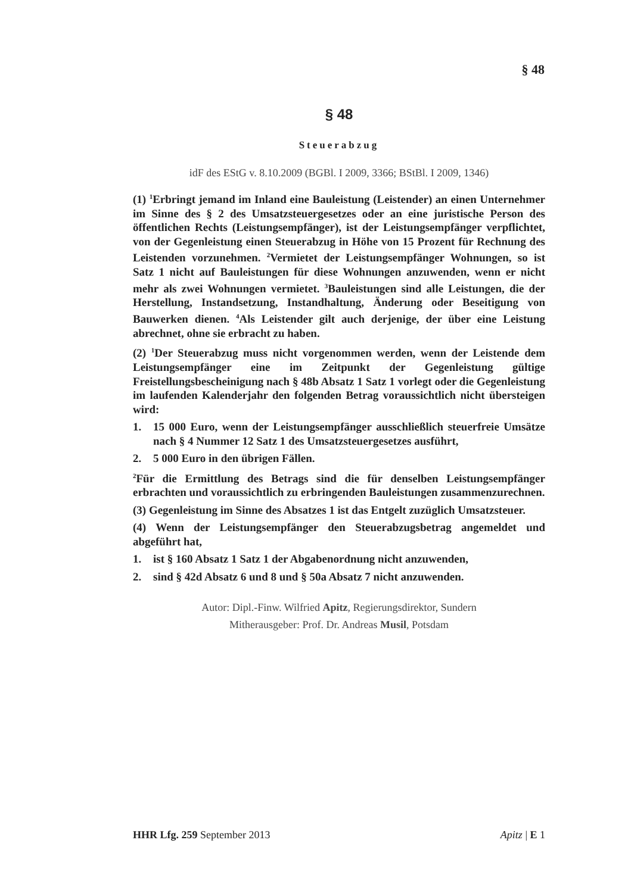§ 48
§ 48
Steuerabzug
idF des EStG v. 8.10.2009 (BGBl. I 2009, 3366; BStBl. I 2009, 1346)
(1) <sup>1</sup>Erbringt jemand im Inland eine Bauleistung (Leistender) an einen Unternehmer im Sinne des § 2 des Umsatzsteuergesetzes oder an eine juristische Person des öffentlichen Rechts (Leistungsempfänger), ist der Leistungsempfänger verpflichtet, von der Gegenleistung einen Steuerabzug in Höhe von 15 Prozent für Rechnung des Leistenden vorzunehmen. <sup>2</sup>Vermietet der Leistungsempfänger Wohnungen, so ist Satz 1 nicht auf Bauleistungen für diese Wohnungen anzuwenden, wenn er nicht mehr als zwei Wohnungen vermietet. <sup>3</sup>Bauleistungen sind alle Leistungen, die der Herstellung, Instandsetzung, Instandhaltung, Änderung oder Beseitigung von Bauwerken dienen. <sup>4</sup>Als Leistender gilt auch derjenige, der über eine Leistung abrechnet, ohne sie erbracht zu haben.
(2) <sup>1</sup>Der Steuerabzug muss nicht vorgenommen werden, wenn der Leistende dem Leistungsempfänger eine im Zeitpunkt der Gegenleistung gültige Freistellungsbescheinigung nach § 48b Absatz 1 Satz 1 vorlegt oder die Gegenleistung im laufenden Kalenderjahr den folgenden Betrag voraussichtlich nicht übersteigen wird:
1. 15 000 Euro, wenn der Leistungsempfänger ausschließlich steuerfreie Umsätze nach § 4 Nummer 12 Satz 1 des Umsatzsteuergesetzes ausführt,
2. 5 000 Euro in den übrigen Fällen.
<sup>2</sup> Für die Ermittlung des Betrags sind die für denselben Leistungsempfänger erbrachten und voraussichtlich zu erbringenden Bauleistungen zusammenzurechnen.
(3) Gegenleistung im Sinne des Absatzes 1 ist das Entgelt zuzüglich Umsatzsteuer.
(4) Wenn der Leistungsempfänger den Steuerabzugsbetrag angemeldet und abgeführt hat,
1. ist § 160 Absatz 1 Satz 1 der Abgabenordnung nicht anzuwenden,
2. sind § 42d Absatz 6 und 8 und § 50a Absatz 7 nicht anzuwenden.
Autor: Dipl.-Finw. Wilfried Apitz, Regierungsdirektor, Sundern
Mitherausgeber: Prof. Dr. Andreas Musil, Potsdam
HHR Lfg. 259 September 2013 Apitz | E 1